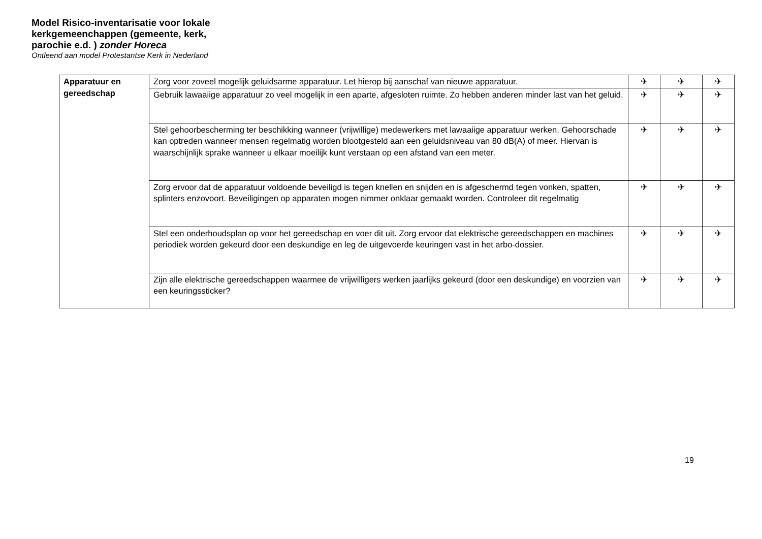Model Risico-inventarisatie voor lokale kerkgemeenchappen (gemeente, kerk, parochie e.d. ) zonder Horeca
Ontleend aan model Protestantse Kerk in Nederland
| Apparatuur en gereedschap | Zorg voor zoveel mogelijk geluidsarme apparatuur. Let hierop bij aanschaf van nieuwe apparatuur. | ✈ | ✈ | ✈ |
| | Gebruik lawaaiige apparatuur zo veel mogelijk in een aparte, afgesloten ruimte. Zo hebben anderen minder last van het geluid. | ✈ | ✈ | ✈ |
| | Stel gehoorbescherming ter beschikking wanneer (vrijwillige) medewerkers met lawaaiige apparatuur werken. Gehoorschade kan optreden wanneer mensen regelmatig worden blootgesteld aan een geluidsniveau van 80 dB(A) of meer. Hiervan is waarschijnlijk sprake wanneer u elkaar moeilijk kunt verstaan op een afstand van een meter. | ✈ | ✈ | ✈ |
| | Zorg ervoor dat de apparatuur voldoende beveiligd is tegen knellen en snijden en is afgeschermd tegen vonken, spatten, splinters enzovoort. Beveiligingen op apparaten mogen nimmer onklaar gemaakt worden. Controleer dit regelmatig | ✈ | ✈ | ✈ |
| | Stel een onderhoudsplan op voor het gereedschap en voer dit uit. Zorg ervoor dat elektrische gereedschappen en machines periodiek worden gekeurd door een deskundige en leg de uitgevoerde keuringen vast in het arbo-dossier. | ✈ | ✈ | ✈ |
| | Zijn alle elektrische gereedschappen waarmee de vrijwilligers werken jaarlijks gekeurd (door een deskundige) en voorzien van een keuringssticker? | ✈ | ✈ | ✈ |
19